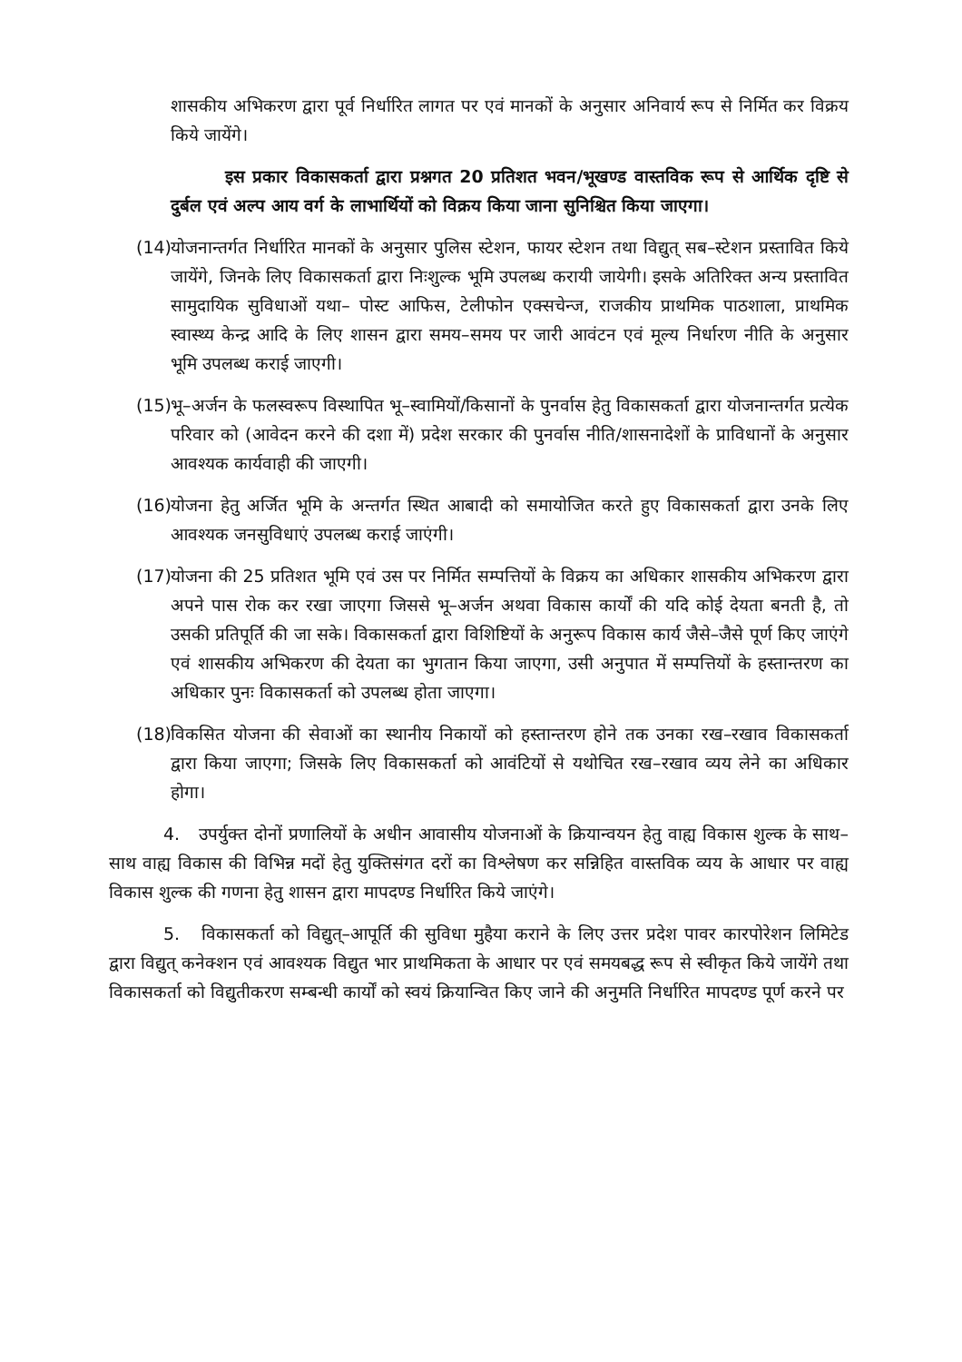शासकीय अभिकरण द्वारा पूर्व निर्धारित लागत पर एवं मानकों के अनुसार अनिवार्य रूप से निर्मित कर विक्रय किये जायेंगे।
इस प्रकार विकासकर्ता द्वारा प्रश्नगत 20 प्रतिशत भवन/भूखण्ड वास्तविक रूप से आर्थिक दृष्टि से दुर्बल एवं अल्प आय वर्ग के लाभार्थियों को विक्रय किया जाना सुनिश्चित किया जाएगा।
(14) योजनान्तर्गत निर्धारित मानकों के अनुसार पुलिस स्टेशन, फायर स्टेशन तथा विद्युत् सब–स्टेशन प्रस्तावित किये जायेंगे, जिनके लिए विकासकर्ता द्वारा निःशुल्क भूमि उपलब्ध करायी जायेगी। इसके अतिरिक्त अन्य प्रस्तावित सामुदायिक सुविधाओं यथा– पोस्ट आफिस, टेलीफोन एक्सचेन्ज, राजकीय प्राथमिक पाठशाला, प्राथमिक स्वास्थ्य केन्द्र आदि के लिए शासन द्वारा समय–समय पर जारी आवंटन एवं मूल्य निर्धारण नीति के अनुसार भूमि उपलब्ध कराई जाएगी।
(15) भू–अर्जन के फलस्वरूप विस्थापित भू–स्वामियों/किसानों के पुनर्वास हेतु विकासकर्ता द्वारा योजनान्तर्गत प्रत्येक परिवार को (आवेदन करने की दशा में) प्रदेश सरकार की पुनर्वास नीति/शासनादेशों के प्राविधानों के अनुसार आवश्यक कार्यवाही की जाएगी।
(16) योजना हेतु अर्जित भूमि के अन्तर्गत स्थित आबादी को समायोजित करते हुए विकासकर्ता द्वारा उनके लिए आवश्यक जनसुविधाएं उपलब्ध कराई जाएंगी।
(17) योजना की 25 प्रतिशत भूमि एवं उस पर निर्मित सम्पत्तियों के विक्रय का अधिकार शासकीय अभिकरण द्वारा अपने पास रोक कर रखा जाएगा जिससे भू–अर्जन अथवा विकास कार्यों की यदि कोई देयता बनती है, तो उसकी प्रतिपूर्ति की जा सके। विकासकर्ता द्वारा विशिष्टियों के अनुरूप विकास कार्य जैसे–जैसे पूर्ण किए जाएंगे एवं शासकीय अभिकरण की देयता का भुगतान किया जाएगा, उसी अनुपात में सम्पत्तियों के हस्तान्तरण का अधिकार पुनः विकासकर्ता को उपलब्ध होता जाएगा।
(18) विकसित योजना की सेवाओं का स्थानीय निकायों को हस्तान्तरण होने तक उनका रख–रखाव विकासकर्ता द्वारा किया जाएगा; जिसके लिए विकासकर्ता को आवंटियों से यथोचित रख–रखाव व्यय लेने का अधिकार होगा।
4. उपर्युक्त दोनों प्रणालियों के अधीन आवासीय योजनाओं के क्रियान्वयन हेतु वाह्य विकास शुल्क के साथ–साथ वाह्य विकास की विभिन्न मदों हेतु युक्तिसंगत दरों का विश्लेषण कर सन्निहित वास्तविक व्यय के आधार पर वाह्य विकास शुल्क की गणना हेतु शासन द्वारा मापदण्ड निर्धारित किये जाएंगे।
5. विकासकर्ता को विद्युत्–आपूर्ति की सुविधा मुहैया कराने के लिए उत्तर प्रदेश पावर कारपोरेशन लिमिटेड द्वारा विद्युत् कनेक्शन एवं आवश्यक विद्युत भार प्राथमिकता के आधार पर एवं समयबद्ध रूप से स्वीकृत किये जायेंगे तथा विकासकर्ता को विद्युतीकरण सम्बन्धी कार्यों को स्वयं क्रियान्वित किए जाने की अनुमति निर्धारित मापदण्ड पूर्ण करने पर